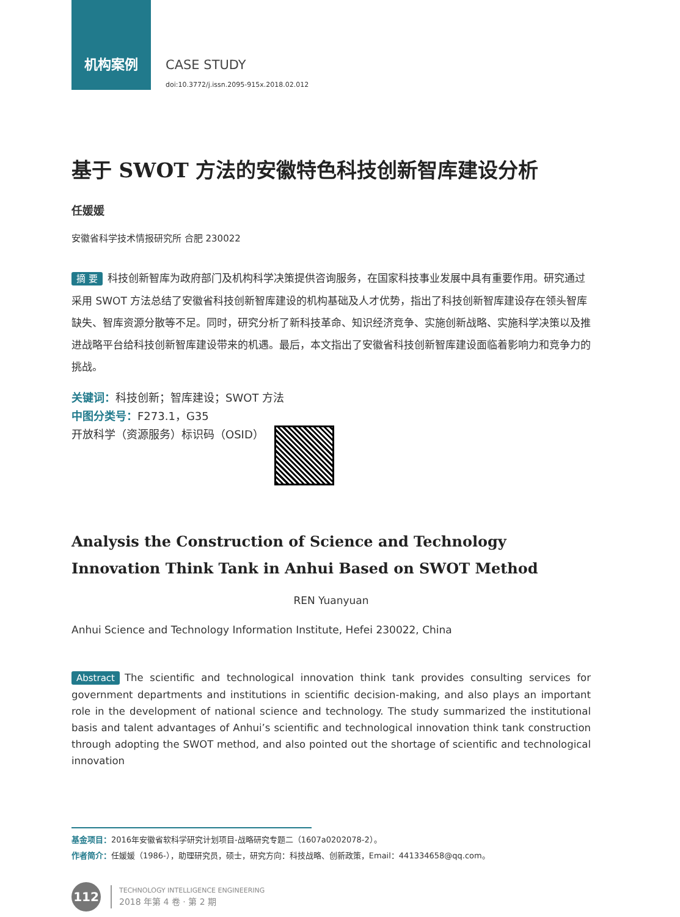机构案例
CASE STUDY
doi:10.3772/j.issn.2095-915x.2018.02.012
基于 SWOT 方法的安徽特色科技创新智库建设分析
任媛媛
安徽省科学技术情报研究所 合肥 230022
摘 要 科技创新智库为政府部门及机构科学决策提供咨询服务，在国家科技事业发展中具有重要作用。研究通过采用 SWOT 方法总结了安徽省科技创新智库建设的机构基础及人才优势，指出了科技创新智库建设存在领头智库缺失、智库资源分散等不足。同时，研究分析了新科技革命、知识经济竞争、实施创新战略、实施科学决策以及推进战略平台给科技创新智库建设带来的机遇。最后，本文指出了安徽省科技创新智库建设面临着影响力和竞争力的挑战。
关键词：科技创新；智库建设；SWOT 方法
中图分类号：F273.1，G35
开放科学（资源服务）标识码（OSID）
Analysis the Construction of Science and Technology Innovation Think Tank in Anhui Based on SWOT Method
REN Yuanyuan
Anhui Science and Technology Information Institute, Hefei 230022, China
Abstract The scientific and technological innovation think tank provides consulting services for government departments and institutions in scientific decision-making, and also plays an important role in the development of national science and technology. The study summarized the institutional basis and talent advantages of Anhui’s scientific and technological innovation think tank construction through adopting the SWOT method, and also pointed out the shortage of scientific and technological innovation
基金项目：2016年安徽省软科学研究计划项目-战略研究专题二（1607a0202078-2）。
作者简介：任媛媛（1986-），助理研究员，硕士，研究方向：科技战略、创新政策，Email：441334658@qq.com。
112
TECHNOLOGY INTELLIGENCE ENGINEERING
2018 年第 4 卷 · 第 2 期